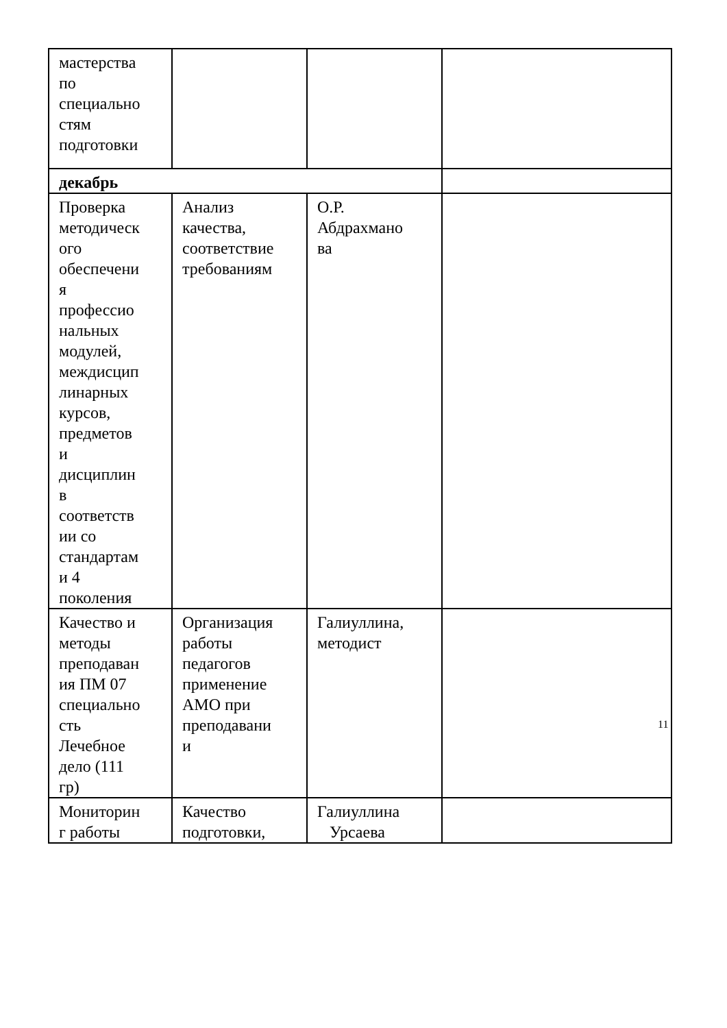| мастерства по специально стям подготовки | | | |
| декабрь | | | |
| Проверка методическ ого обеспечени я профессио нальных модулей, междисцип линарных курсов, предметов и дисциплин в соответств ии со стандартам и 4 поколения | Анализ качества, соответствие требованиям | О.Р. Абдрахмано ва | |
| Качество и методы преподаван ия ПМ 07 специально сть Лечебное дело (111 гр) | Организация работы педагогов применение АМО при преподавани и | Галиуллина, методист | |
| Мониторин г работы | Качество подготовки, | Галиуллина Урсаева | |
11